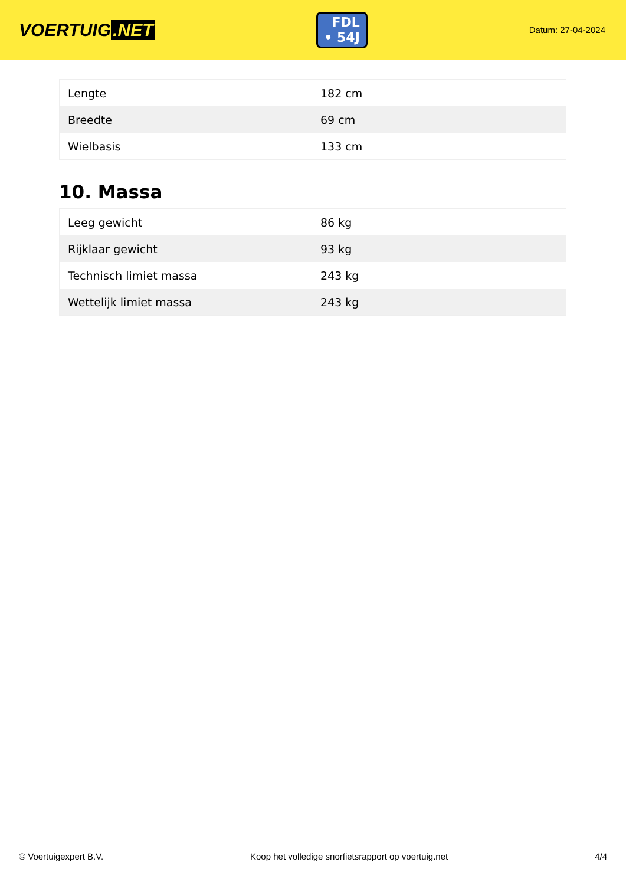VOERTUIG.NET
FDL
• 54J
Datum: 27-04-2024
| Lengte | 182 cm |
| Breedte | 69 cm |
| Wielbasis | 133 cm |
10. Massa
| Leeg gewicht | 86 kg |
| Rijklaar gewicht | 93 kg |
| Technisch limiet massa | 243 kg |
| Wettelijk limiet massa | 243 kg |
© Voertuigexpert B.V. Koop het volledige snorfietsrapport op voertuig.net 4/4